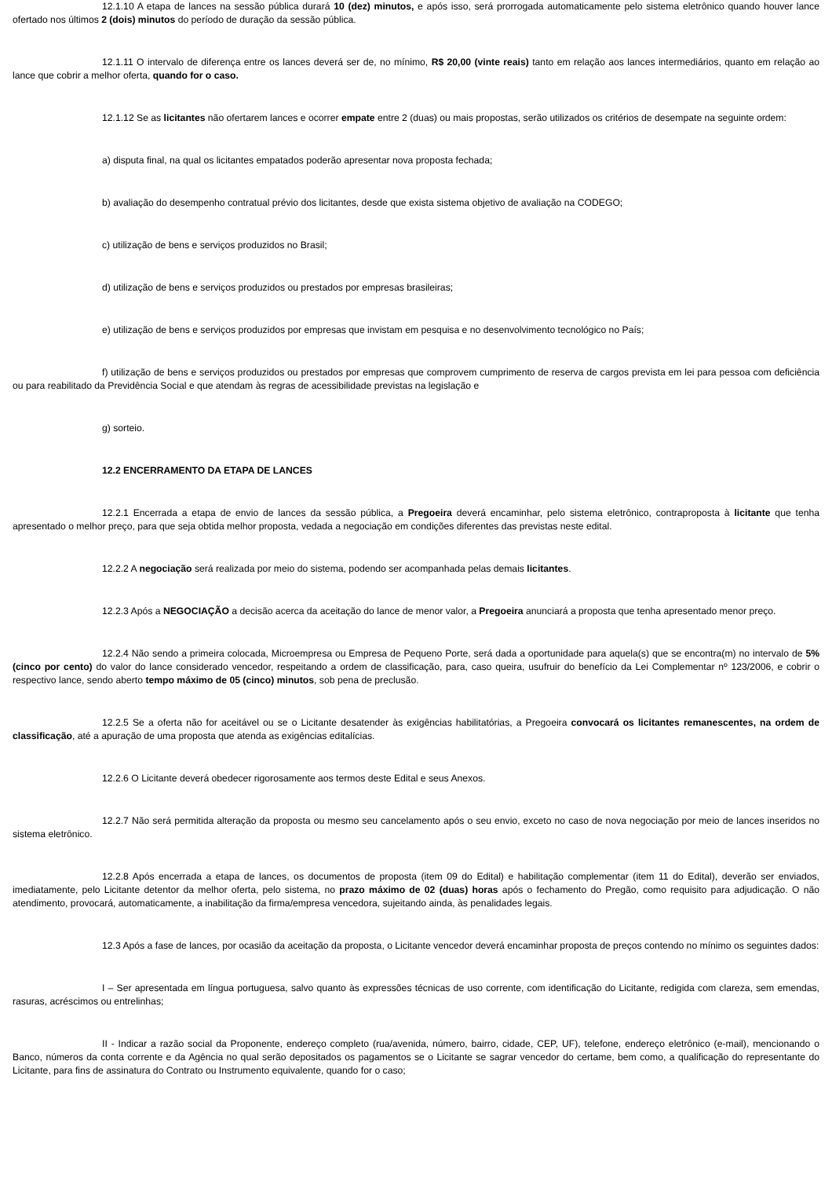12.1.10 A etapa de lances na sessão pública durará 10 (dez) minutos, e após isso, será prorrogada automaticamente pelo sistema eletrônico quando houver lance ofertado nos últimos 2 (dois) minutos do período de duração da sessão pública.
12.1.11 O intervalo de diferença entre os lances deverá ser de, no mínimo, R$ 20,00 (vinte reais) tanto em relação aos lances intermediários, quanto em relação ao lance que cobrir a melhor oferta, quando for o caso.
12.1.12 Se as licitantes não ofertarem lances e ocorrer empate entre 2 (duas) ou mais propostas, serão utilizados os critérios de desempate na seguinte ordem:
a) disputa final, na qual os licitantes empatados poderão apresentar nova proposta fechada;
b) avaliação do desempenho contratual prévio dos licitantes, desde que exista sistema objetivo de avaliação na CODEGO;
c) utilização de bens e serviços produzidos no Brasil;
d) utilização de bens e serviços produzidos ou prestados por empresas brasileiras;
e) utilização de bens e serviços produzidos por empresas que invistam em pesquisa e no desenvolvimento tecnológico no País;
f) utilização de bens e serviços produzidos ou prestados por empresas que comprovem cumprimento de reserva de cargos prevista em lei para pessoa com deficiência ou para reabilitado da Previdência Social e que atendam às regras de acessibilidade previstas na legislação e
g) sorteio.
12.2 ENCERRAMENTO DA ETAPA DE LANCES
12.2.1 Encerrada a etapa de envio de lances da sessão pública, a Pregoeira deverá encaminhar, pelo sistema eletrônico, contraproposta à licitante que tenha apresentado o melhor preço, para que seja obtida melhor proposta, vedada a negociação em condições diferentes das previstas neste edital.
12.2.2 A negociação será realizada por meio do sistema, podendo ser acompanhada pelas demais licitantes.
12.2.3 Após a NEGOCIAÇÃO a decisão acerca da aceitação do lance de menor valor, a Pregoeira anunciará a proposta que tenha apresentado menor preço.
12.2.4 Não sendo a primeira colocada, Microempresa ou Empresa de Pequeno Porte, será dada a oportunidade para aquela(s) que se encontra(m) no intervalo de 5% (cinco por cento) do valor do lance considerado vencedor, respeitando a ordem de classificação, para, caso queira, usufruir do benefício da Lei Complementar nº 123/2006, e cobrir o respectivo lance, sendo aberto tempo máximo de 05 (cinco) minutos, sob pena de preclusão.
12.2.5 Se a oferta não for aceitável ou se o Licitante desatender às exigências habilitatórias, a Pregoeira convocará os licitantes remanescentes, na ordem de classificação, até a apuração de uma proposta que atenda as exigências editalícias.
12.2.6 O Licitante deverá obedecer rigorosamente aos termos deste Edital e seus Anexos.
12.2.7 Não será permitida alteração da proposta ou mesmo seu cancelamento após o seu envio, exceto no caso de nova negociação por meio de lances inseridos no sistema eletrônico.
12.2.8 Após encerrada a etapa de lances, os documentos de proposta (item 09 do Edital) e habilitação complementar (item 11 do Edital), deverão ser enviados, imediatamente, pelo Licitante detentor da melhor oferta, pelo sistema, no prazo máximo de 02 (duas) horas após o fechamento do Pregão, como requisito para adjudicação. O não atendimento, provocará, automaticamente, a inabilitação da firma/empresa vencedora, sujeitando ainda, às penalidades legais.
12.3 Após a fase de lances, por ocasião da aceitação da proposta, o Licitante vencedor deverá encaminhar proposta de preços contendo no mínimo os seguintes dados:
I – Ser apresentada em língua portuguesa, salvo quanto às expressões técnicas de uso corrente, com identificação do Licitante, redigida com clareza, sem emendas, rasuras, acréscimos ou entrelinhas;
II - Indicar a razão social da Proponente, endereço completo (rua/avenida, número, bairro, cidade, CEP, UF), telefone, endereço eletrônico (e-mail), mencionando o Banco, números da conta corrente e da Agência no qual serão depositados os pagamentos se o Licitante se sagrar vencedor do certame, bem como, a qualificação do representante do Licitante, para fins de assinatura do Contrato ou Instrumento equivalente, quando for o caso;